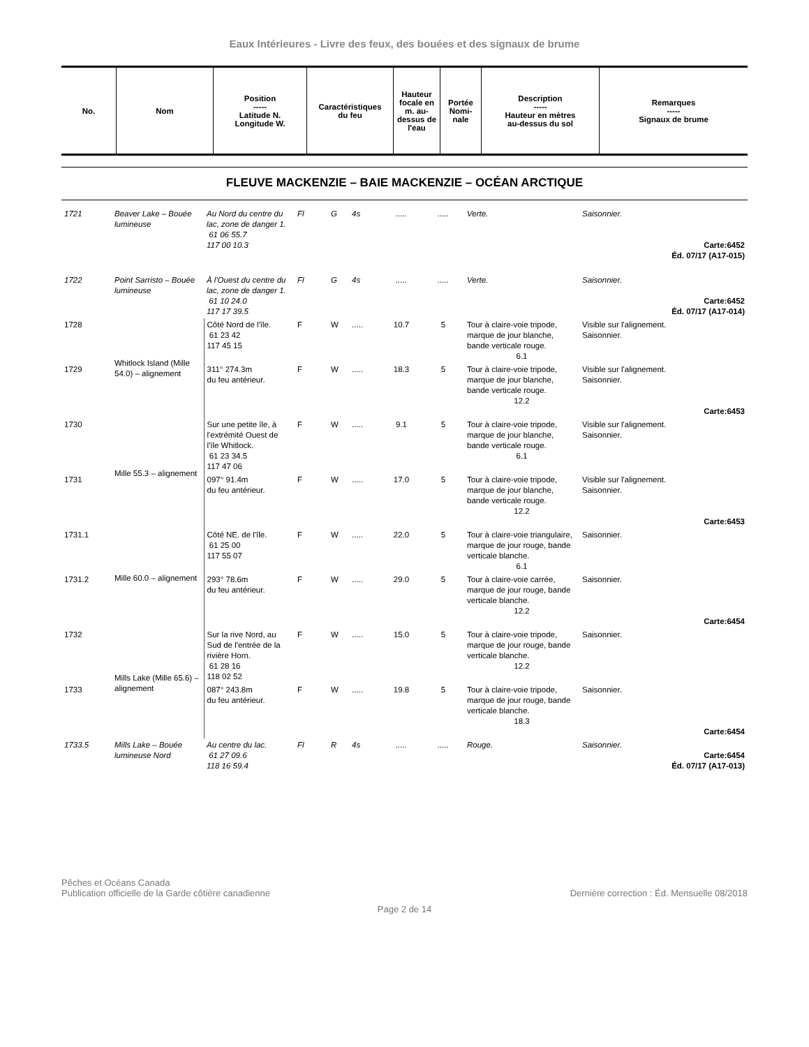Eaux Intérieures - Livre des feux, des bouées et des signaux de brume
| No. | Nom | Position ----- Latitude N. Longitude W. | Caractéristiques du feu | Hauteur focale en m. au-dessus de l'eau | Portée Nomi-nale | Description ----- Hauteur en mètres au-dessus du sol | Remarques ----- Signaux de brume |
| --- | --- | --- | --- | --- | --- | --- | --- |
FLEUVE MACKENZIE – BAIE MACKENZIE – OCÉAN ARCTIQUE
| 1721 | Beaver Lake – Bouée lumineuse | Au Nord du centre du lac, zone de danger 1. 61 06 55.7 117 00 10.3 | Fl | G | 4s | ..... | ..... | Verte. | Saisonnier. Carte:6452 Éd. 07/17 (A17-015) |
| 1722 | Point Sarristo – Bouée lumineuse | À l'Ouest du centre du lac, zone de danger 1. 61 10 24.0 117 17 39.5 | Fl | G | 4s | ..... | ..... | Verte. | Saisonnier. Carte:6452 Éd. 07/17 (A17-014) |
| 1728 | Whitlock Island (Mille 54.0) – alignement | Côté Nord de l'île. 61 23 42 117 45 15 | F | W | ..... | 10.7 | 5 | Tour à claire-voie tripode, marque de jour blanche, bande verticale rouge. 6.1 | Visible sur l'alignement. Saisonnier. |
| 1729 | | 311° 274.3m du feu antérieur. | F | W | ..... | 18.3 | 5 | Tour à claire-voie tripode, marque de jour blanche, bande verticale rouge. 12.2 | Visible sur l'alignement. Saisonnier. Carte:6453 |
| 1730 | Mille 55.3 – alignement | Sur une petite île, à l'extrémité Ouest de l'île Whitlock. 61 23 34.5 117 47 06 | F | W | ..... | 9.1 | 5 | Tour à claire-voie tripode, marque de jour blanche, bande verticale rouge. 6.1 | Visible sur l'alignement. Saisonnier. |
| 1731 | | 097° 91.4m du feu antérieur. | F | W | ..... | 17.0 | 5 | Tour à claire-voie tripode, marque de jour blanche, bande verticale rouge. 12.2 | Visible sur l'alignement. Saisonnier. Carte:6453 |
| 1731.1 | Mille 60.0 – alignement | Côté NE. de l'île. 61 25 00 117 55 07 | F | W | ..... | 22.0 | 5 | Tour à claire-voie triangulaire, marque de jour rouge, bande verticale blanche. 6.1 | Saisonnier. |
| 1731.2 | | 293° 78.6m du feu antérieur. | F | W | ..... | 29.0 | 5 | Tour à claire-voie carrée, marque de jour rouge, bande verticale blanche. 12.2 | Saisonnier. Carte:6454 |
| 1732 | Mills Lake (Mille 65.6) – alignement | Sur la rive Nord, au Sud de l'entrée de la rivière Horn. 61 28 16 118 02 52 | F | W | ..... | 15.0 | 5 | Tour à claire-voie tripode, marque de jour rouge, bande verticale blanche. 12.2 | Saisonnier. |
| 1733 | | 087° 243.8m du feu antérieur. | F | W | ..... | 19.8 | 5 | Tour à claire-voie tripode, marque de jour rouge, bande verticale blanche. 18.3 | Saisonnier. Carte:6454 |
| 1733.5 | Mills Lake – Bouée lumineuse Nord | Au centre du lac. 61 27 09.6 118 16 59.4 | Fl | R | 4s | ..... | ..... | Rouge. | Saisonnier. Carte:6454 Éd. 07/17 (A17-013) |
Pêches et Océans Canada
Publication officielle de la Garde côtière canadienne
Dernière correction : Éd. Mensuelle 08/2018
Page 2 de 14